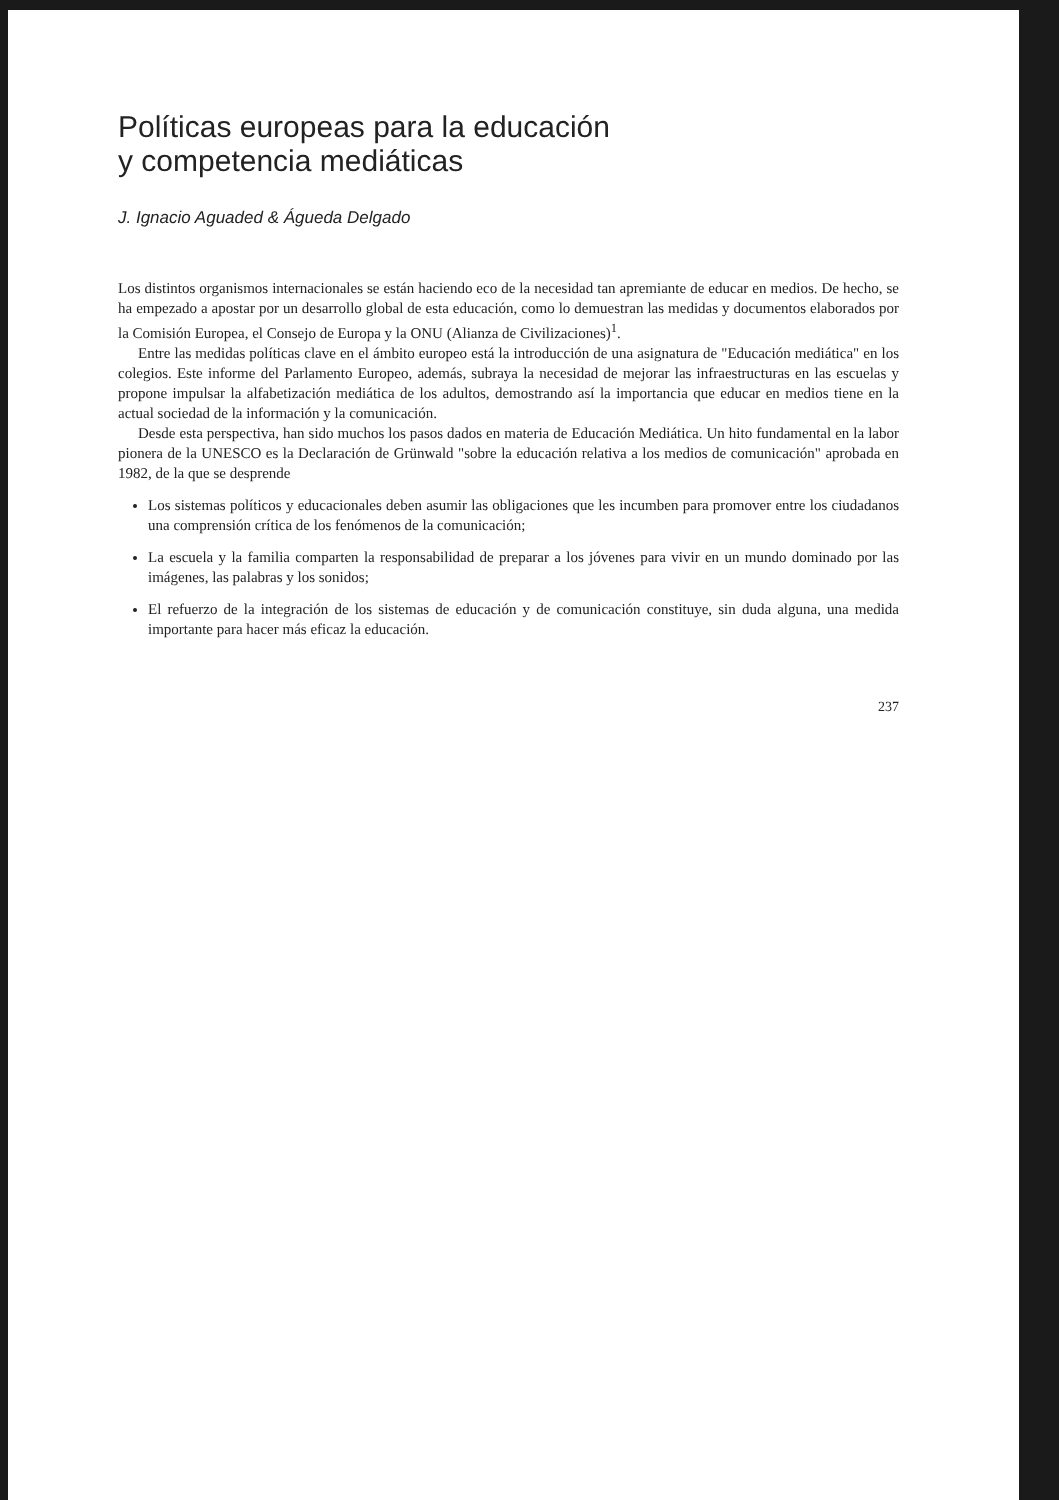Políticas europeas para la educación
y competencia mediáticas
J. Ignacio Aguaded & Águeda Delgado
Los distintos organismos internacionales se están haciendo eco de la necesidad tan apremiante de educar en medios. De hecho, se ha empezado a apostar por un desarrollo global de esta educación, como lo demuestran las medidas y documentos elaborados por la Comisión Europea, el Consejo de Europa y la ONU (Alianza de Civilizaciones)<sup>1</sup>.
Entre las medidas políticas clave en el ámbito europeo está la introducción de una asignatura de "Educación mediática" en los colegios. Este informe del Parlamento Europeo, además, subraya la necesidad de mejorar las infraestructuras en las escuelas y propone impulsar la alfabetización mediática de los adultos, demostrando así la importancia que educar en medios tiene en la actual sociedad de la información y la comunicación.
Desde esta perspectiva, han sido muchos los pasos dados en materia de Educación Mediática. Un hito fundamental en la labor pionera de la UNESCO es la Declaración de Grünwald "sobre la educación relativa a los medios de comunicación" aprobada en 1982, de la que se desprende
Los sistemas políticos y educacionales deben asumir las obligaciones que les incumben para promover entre los ciudadanos una comprensión crítica de los fenómenos de la comunicación;
La escuela y la familia comparten la responsabilidad de preparar a los jóvenes para vivir en un mundo dominado por las imágenes, las palabras y los sonidos;
El refuerzo de la integración de los sistemas de educación y de comunicación constituye, sin duda alguna, una medida importante para hacer más eficaz la educación.
237